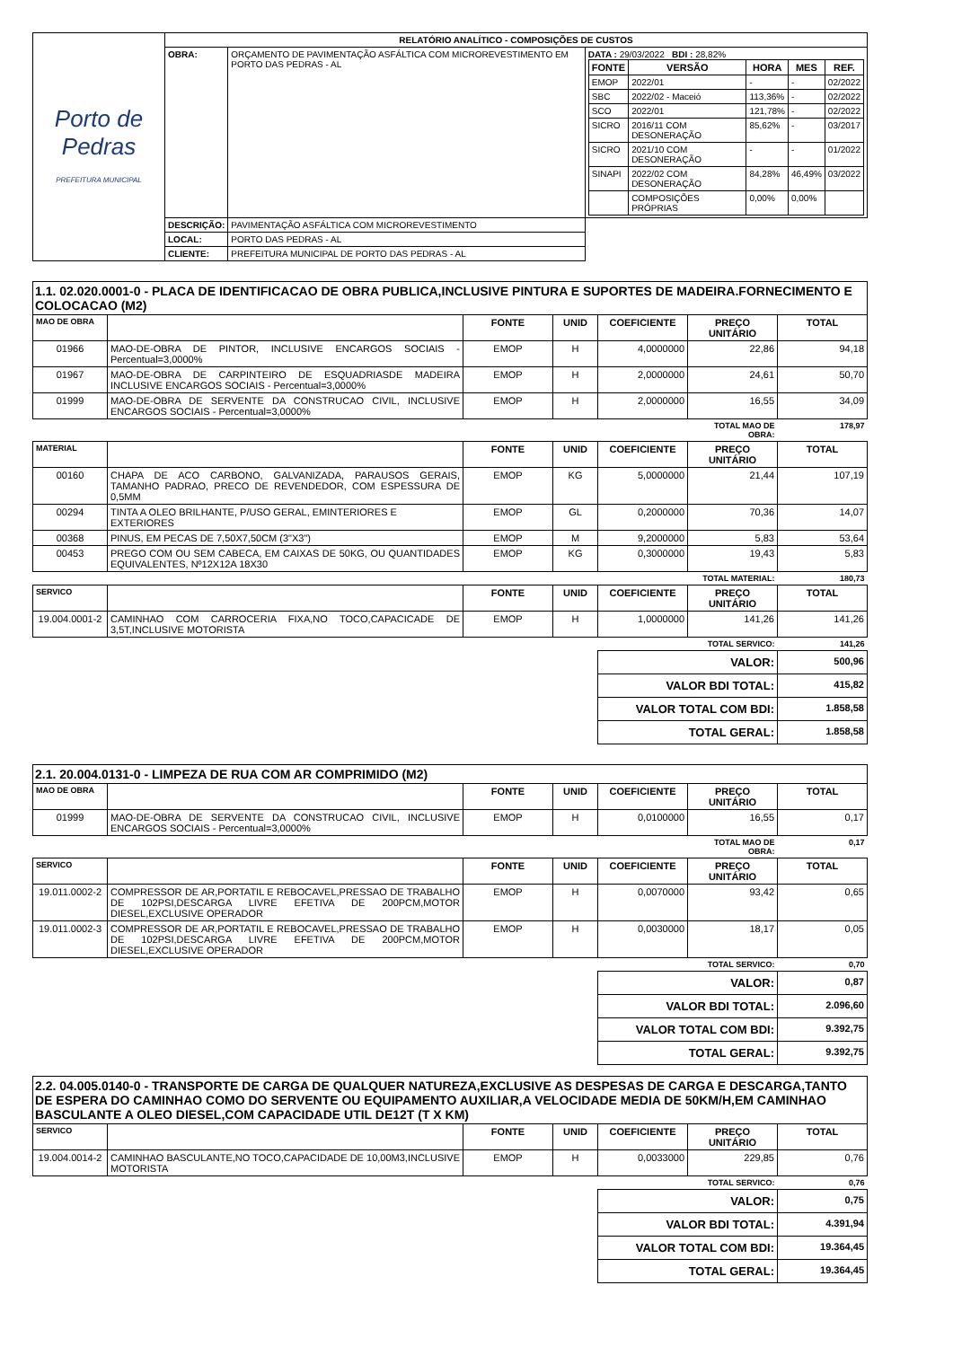| Porto de Pedras PREFEITURA MUNICIPAL | RELATÓRIO ANALÍTICO - COMPOSIÇÕES DE CUSTOS | | |
| | OBRA: | ORÇAMENTO DE PAVIMENTAÇÃO ASFÁLTICA COM MICROREVESTIMENTO EM PORTO DAS PEDRAS - AL | DATA : 29/03/2022 BDI : 28,82% / FONTE / VERSÃO / HORA / MES / REF. / / --- / --- / --- / --- / --- / / EMOP / 2022/01 / - / - / 02/2022 / / SBC / 2022/02 - Maceió / 113,36% / - / 02/2022 / / SCO / 2022/01 / 121,78% / - / 02/2022 / / SICRO / 2016/11 COM DESONERAÇÃO / 85,62% / - / 03/2017 / / SICRO / 2021/10 COM DESONERAÇÃO / - / - / 01/2022 / / SINAPI / 2022/02 COM DESONERAÇÃO / 84,28% / 46,49% / 03/2022 / / / COMPOSIÇÕES PRÓPRIAS / 0,00% / 0,00% / / |
| | DESCRIÇÃO: | PAVIMENTAÇÃO ASFÁLTICA COM MICROREVESTIMENTO | |
| | LOCAL: | PORTO DAS PEDRAS - AL | |
| | CLIENTE: | PREFEITURA MUNICIPAL DE PORTO DAS PEDRAS - AL | |
1.1. 02.020.0001-0 - PLACA DE IDENTIFICACAO DE OBRA PUBLICA,INCLUSIVE PINTURA E SUPORTES DE MADEIRA.FORNECIMENTO E COLOCACAO (M2)
| MAO DE OBRA | | FONTE | UNID | COEFICIENTE | PREÇO UNITÁRIO | TOTAL |
| --- | --- | --- | --- | --- | --- | --- |
| 01966 | MAO-DE-OBRA DE PINTOR, INCLUSIVE ENCARGOS SOCIAIS - Percentual=3,0000% | EMOP | H | 4,0000000 | 22,86 | 94,18 |
| 01967 | MAO-DE-OBRA DE CARPINTEIRO DE ESQUADRIASDE MADEIRA INCLUSIVE ENCARGOS SOCIAIS - Percentual=3,0000% | EMOP | H | 2,0000000 | 24,61 | 50,70 |
| 01999 | MAO-DE-OBRA DE SERVENTE DA CONSTRUCAO CIVIL, INCLUSIVE ENCARGOS SOCIAIS - Percentual=3,0000% | EMOP | H | 2,0000000 | 16,55 | 34,09 |
| | | | | | TOTAL MAO DE OBRA: | 178,97 |
| MATERIAL | | FONTE | UNID | COEFICIENTE | PREÇO UNITÁRIO | TOTAL |
| 00160 | CHAPA DE ACO CARBONO, GALVANIZADA, PARAUSOS GERAIS, TAMANHO PADRAO, PRECO DE REVENDEDOR, COM ESPESSURA DE 0,5MM | EMOP | KG | 5,0000000 | 21,44 | 107,19 |
| 00294 | TINTA A OLEO BRILHANTE, P/USO GERAL, EMINTERIORES E EXTERIORES | EMOP | GL | 0,2000000 | 70,36 | 14,07 |
| 00368 | PINUS, EM PECAS DE 7,50X7,50CM (3"X3") | EMOP | M | 9,2000000 | 5,83 | 53,64 |
| 00453 | PREGO COM OU SEM CABECA, EM CAIXAS DE 50KG, OU QUANTIDADES EQUIVALENTES, Nº12X12A 18X30 | EMOP | KG | 0,3000000 | 19,43 | 5,83 |
| | | | | | TOTAL MATERIAL: | 180,73 |
| SERVICO | | FONTE | UNID | COEFICIENTE | PREÇO UNITÁRIO | TOTAL |
| 19.004.0001-2 | CAMINHAO COM CARROCERIA FIXA,NO TOCO,CAPACICADE DE 3,5T,INCLUSIVE MOTORISTA | EMOP | H | 1,0000000 | 141,26 | 141,26 |
| | | | | | TOTAL SERVICO: | 141,26 |
| | | | | VALOR: | | 500,96 |
| | | | | VALOR BDI TOTAL: | | 415,82 |
| | | | | VALOR TOTAL COM BDI: | | 1.858,58 |
| | | | | TOTAL GERAL: | | 1.858,58 |
2.1. 20.004.0131-0 - LIMPEZA DE RUA COM AR COMPRIMIDO (M2)
| MAO DE OBRA | | FONTE | UNID | COEFICIENTE | PREÇO UNITÁRIO | TOTAL |
| --- | --- | --- | --- | --- | --- | --- |
| 01999 | MAO-DE-OBRA DE SERVENTE DA CONSTRUCAO CIVIL, INCLUSIVE ENCARGOS SOCIAIS - Percentual=3,0000% | EMOP | H | 0,0100000 | 16,55 | 0,17 |
| | | | | | TOTAL MAO DE OBRA: | 0,17 |
| SERVICO | | FONTE | UNID | COEFICIENTE | PREÇO UNITÁRIO | TOTAL |
| 19.011.0002-2 | COMPRESSOR DE AR,PORTATIL E REBOCAVEL,PRESSAO DE TRABALHO DE 102PSI,DESCARGA LIVRE EFETIVA DE 200PCM,MOTOR DIESEL,EXCLUSIVE OPERADOR | EMOP | H | 0,0070000 | 93,42 | 0,65 |
| 19.011.0002-3 | COMPRESSOR DE AR,PORTATIL E REBOCAVEL,PRESSAO DE TRABALHO DE 102PSI,DESCARGA LIVRE EFETIVA DE 200PCM,MOTOR DIESEL,EXCLUSIVE OPERADOR | EMOP | H | 0,0030000 | 18,17 | 0,05 |
| | | | | | TOTAL SERVICO: | 0,70 |
| | | | | VALOR: | | 0,87 |
| | | | | VALOR BDI TOTAL: | | 2.096,60 |
| | | | | VALOR TOTAL COM BDI: | | 9.392,75 |
| | | | | TOTAL GERAL: | | 9.392,75 |
2.2. 04.005.0140-0 - TRANSPORTE DE CARGA DE QUALQUER NATUREZA,EXCLUSIVE AS DESPESAS DE CARGA E DESCARGA,TANTO DE ESPERA DO CAMINHAO COMO DO SERVENTE OU EQUIPAMENTO AUXILIAR,A VELOCIDADE MEDIA DE 50KM/H,EM CAMINHAO BASCULANTE A OLEO DIESEL,COM CAPACIDADE UTIL DE12T (T X KM)
| SERVICO | | FONTE | UNID | COEFICIENTE | PREÇO UNITÁRIO | TOTAL |
| --- | --- | --- | --- | --- | --- | --- |
| 19.004.0014-2 | CAMINHAO BASCULANTE,NO TOCO,CAPACIDADE DE 10,00M3,INCLUSIVE MOTORISTA | EMOP | H | 0,0033000 | 229,85 | 0,76 |
| | | | | | TOTAL SERVICO: | 0,76 |
| | | | | VALOR: | | 0,75 |
| | | | | VALOR BDI TOTAL: | | 4.391,94 |
| | | | | VALOR TOTAL COM BDI: | | 19.364,45 |
| | | | | TOTAL GERAL: | | 19.364,45 |